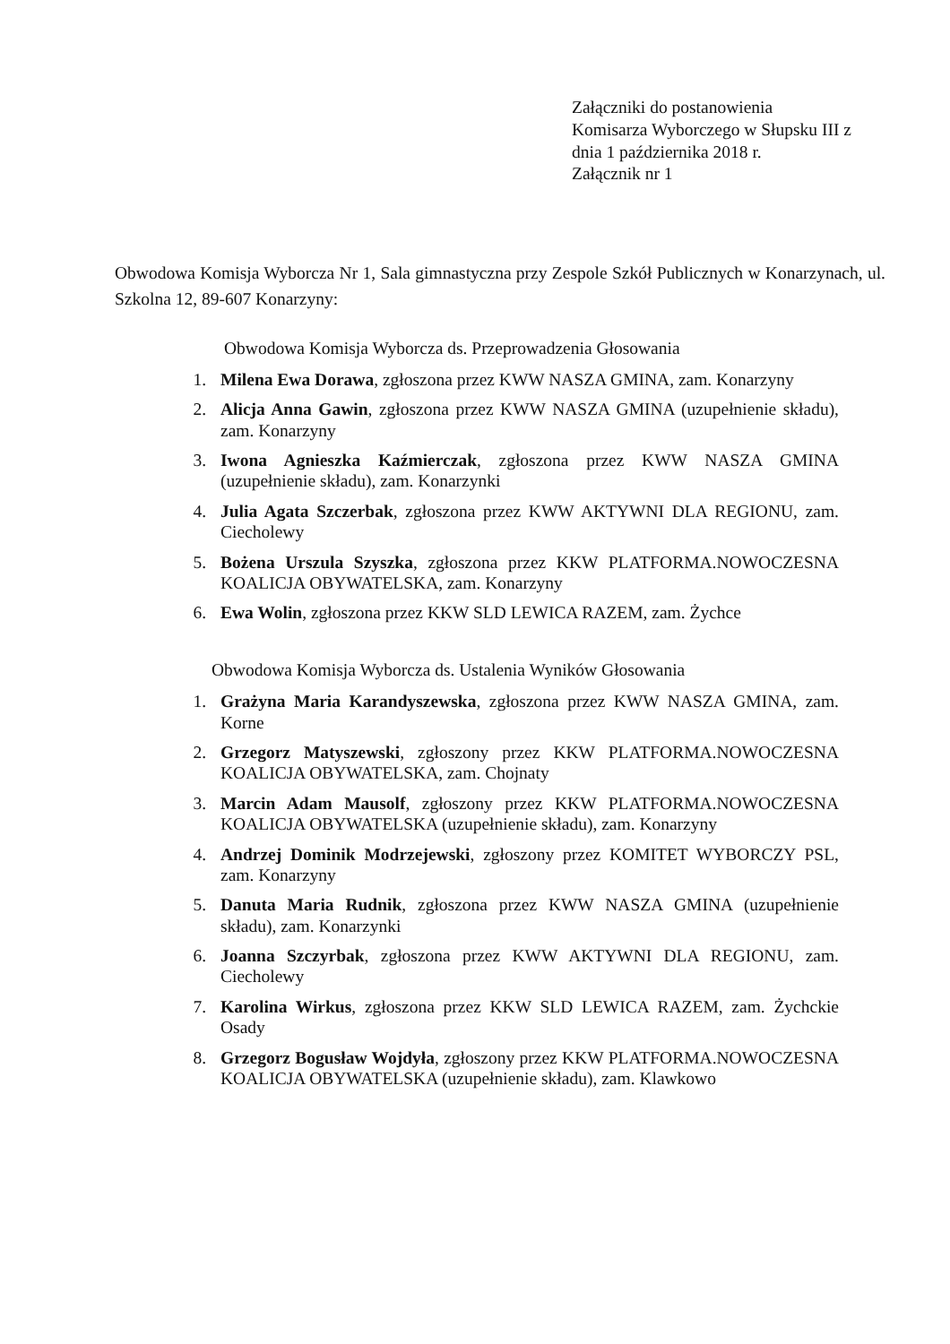Załączniki do postanowienia
Komisarza Wyborczego w Słupsku III z
dnia 1 października 2018 r.
Załącznik nr 1
Obwodowa Komisja Wyborcza Nr 1, Sala gimnastyczna przy Zespole Szkół Publicznych w Konarzynach, ul. Szkolna 12, 89-607 Konarzyny:
Obwodowa Komisja Wyborcza ds. Przeprowadzenia Głosowania
1. Milena Ewa Dorawa, zgłoszona przez KWW NASZA GMINA, zam. Konarzyny
2. Alicja Anna Gawin, zgłoszona przez KWW NASZA GMINA (uzupełnienie składu), zam. Konarzyny
3. Iwona Agnieszka Kaźmierczak, zgłoszona przez KWW NASZA GMINA (uzupełnienie składu), zam. Konarzynki
4. Julia Agata Szczerbak, zgłoszona przez KWW AKTYWNI DLA REGIONU, zam. Ciecholewy
5. Bożena Urszula Szyszka, zgłoszona przez KKW PLATFORMA.NOWOCZESNA KOALICJA OBYWATELSKA, zam. Konarzyny
6. Ewa Wolin, zgłoszona przez KKW SLD LEWICA RAZEM, zam. Żychce
Obwodowa Komisja Wyborcza ds. Ustalenia Wyników Głosowania
1. Grażyna Maria Karandyszewska, zgłoszona przez KWW NASZA GMINA, zam. Korne
2. Grzegorz Matyszewski, zgłoszony przez KKW PLATFORMA.NOWOCZESNA KOALICJA OBYWATELSKA, zam. Chojnaty
3. Marcin Adam Mausolf, zgłoszony przez KKW PLATFORMA.NOWOCZESNA KOALICJA OBYWATELSKA (uzupełnienie składu), zam. Konarzyny
4. Andrzej Dominik Modrzejewski, zgłoszony przez KOMITET WYBORCZY PSL, zam. Konarzyny
5. Danuta Maria Rudnik, zgłoszona przez KWW NASZA GMINA (uzupełnienie składu), zam. Konarzynki
6. Joanna Szczyrbak, zgłoszona przez KWW AKTYWNI DLA REGIONU, zam. Ciecholewy
7. Karolina Wirkus, zgłoszona przez KKW SLD LEWICA RAZEM, zam. Żychckie Osady
8. Grzegorz Bogusław Wojdyła, zgłoszony przez KKW PLATFORMA.NOWOCZESNA KOALICJA OBYWATELSKA (uzupełnienie składu), zam. Klawkowo